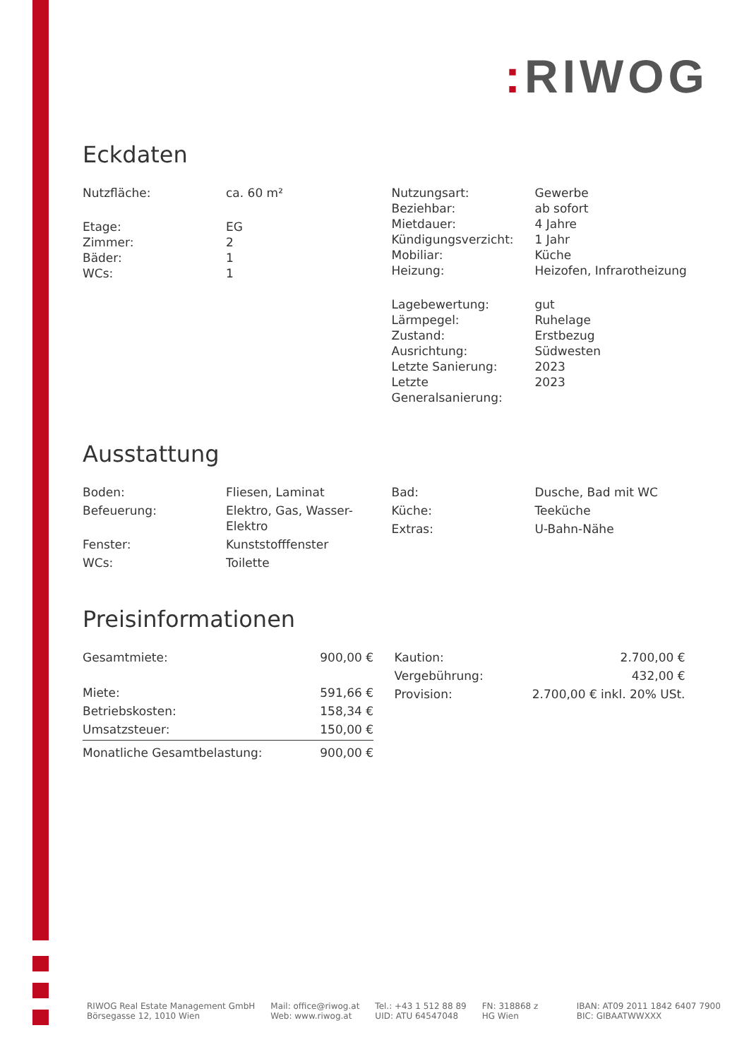: RIWOG
Eckdaten
| Nutzfläche: | ca. 60 m² |
| Etage: | EG |
| Zimmer: | 2 |
| Bäder: | 1 |
| WCs: | 1 |
| Nutzungsart: | Gewerbe |
| Beziehbar: | ab sofort |
| Mietdauer: | 4 Jahre |
| Kündigungsverzicht: | 1 Jahr |
| Mobiliar: | Küche |
| Heizung: | Heizofen, Infrarotheizung |
| Lagebewertung: | gut |
| Lärmpegel: | Ruhelage |
| Zustand: | Erstbezug |
| Ausrichtung: | Südwesten |
| Letzte Sanierung: | 2023 |
| Letzte Generalsanierung: | 2023 |
Ausstattung
| Boden: | Fliesen, Laminat |
| Befeuerung: | Elektro, Gas, Wasser- Elektro |
| Fenster: | Kunststofffenster |
| WCs: | Toilette |
| Bad: | Dusche, Bad mit WC |
| Küche: | Teeküche |
| Extras: | U-Bahn-Nähe |
Preisinformationen
| Gesamtmiete: | 900,00 € |
| Miete: | 591,66 € |
| Betriebskosten: | 158,34 € |
| Umsatzsteuer: | 150,00 € |
| Monatliche Gesamtbelastung: | 900,00 € |
| Kaution: | 2.700,00 € |
| Vergebührung: | 432,00 € |
| Provision: | 2.700,00 € inkl. 20% USt. |
RIWOG Real Estate Management GmbH
Börsegasse 12, 1010 Wien
Mail: office@riwog.at
Web: www.riwog.at
Tel.: +43 1 512 88 89
UID: ATU 64547048
FN: 318868 z
HG Wien
IBAN: AT09 2011 1842 6407 7900
BIC: GIBAATWWXXX